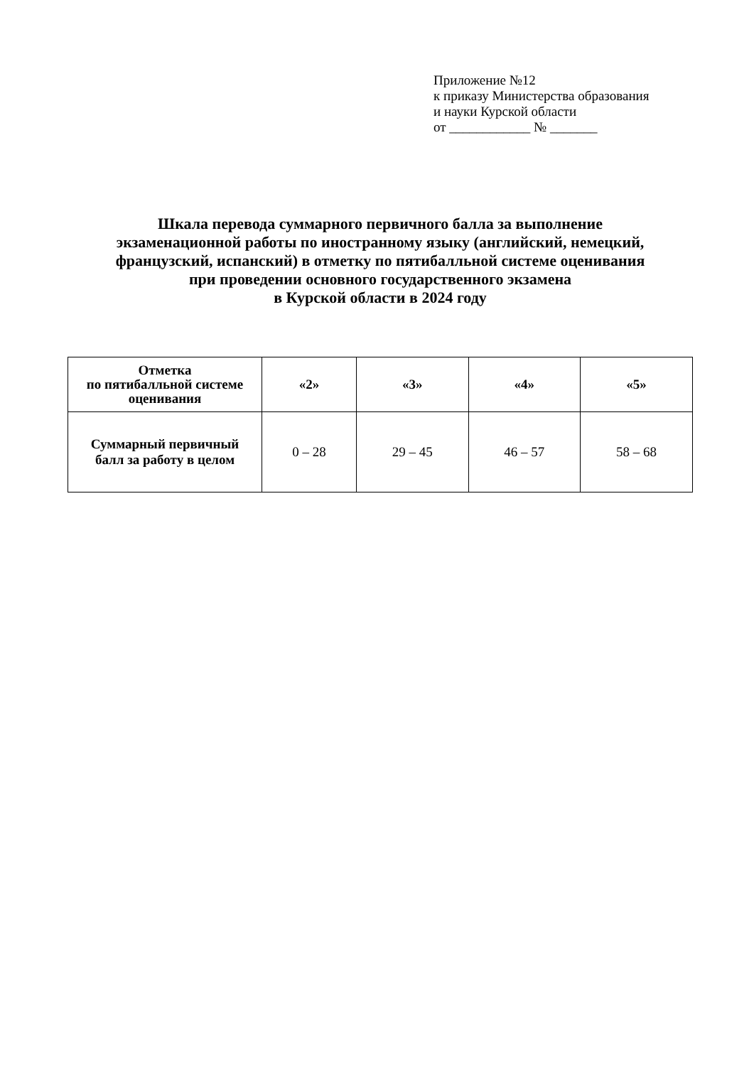Приложение №12
к приказу Министерства образования
и науки Курской области
от ____________ № _______
Шкала перевода суммарного первичного балла за выполнение
экзаменационной работы по иностранному языку (английский, немецкий,
французский, испанский) в отметку по пятибалльной системе оценивания
при проведении основного государственного экзамена
в Курской области в 2024 году
| Отметка по пятибалльной системе оценивания | «2» | «3» | «4» | «5» |
| --- | --- | --- | --- | --- |
| Суммарный первичный балл за работу в целом | 0 – 28 | 29 – 45 | 46 – 57 | 58 – 68 |